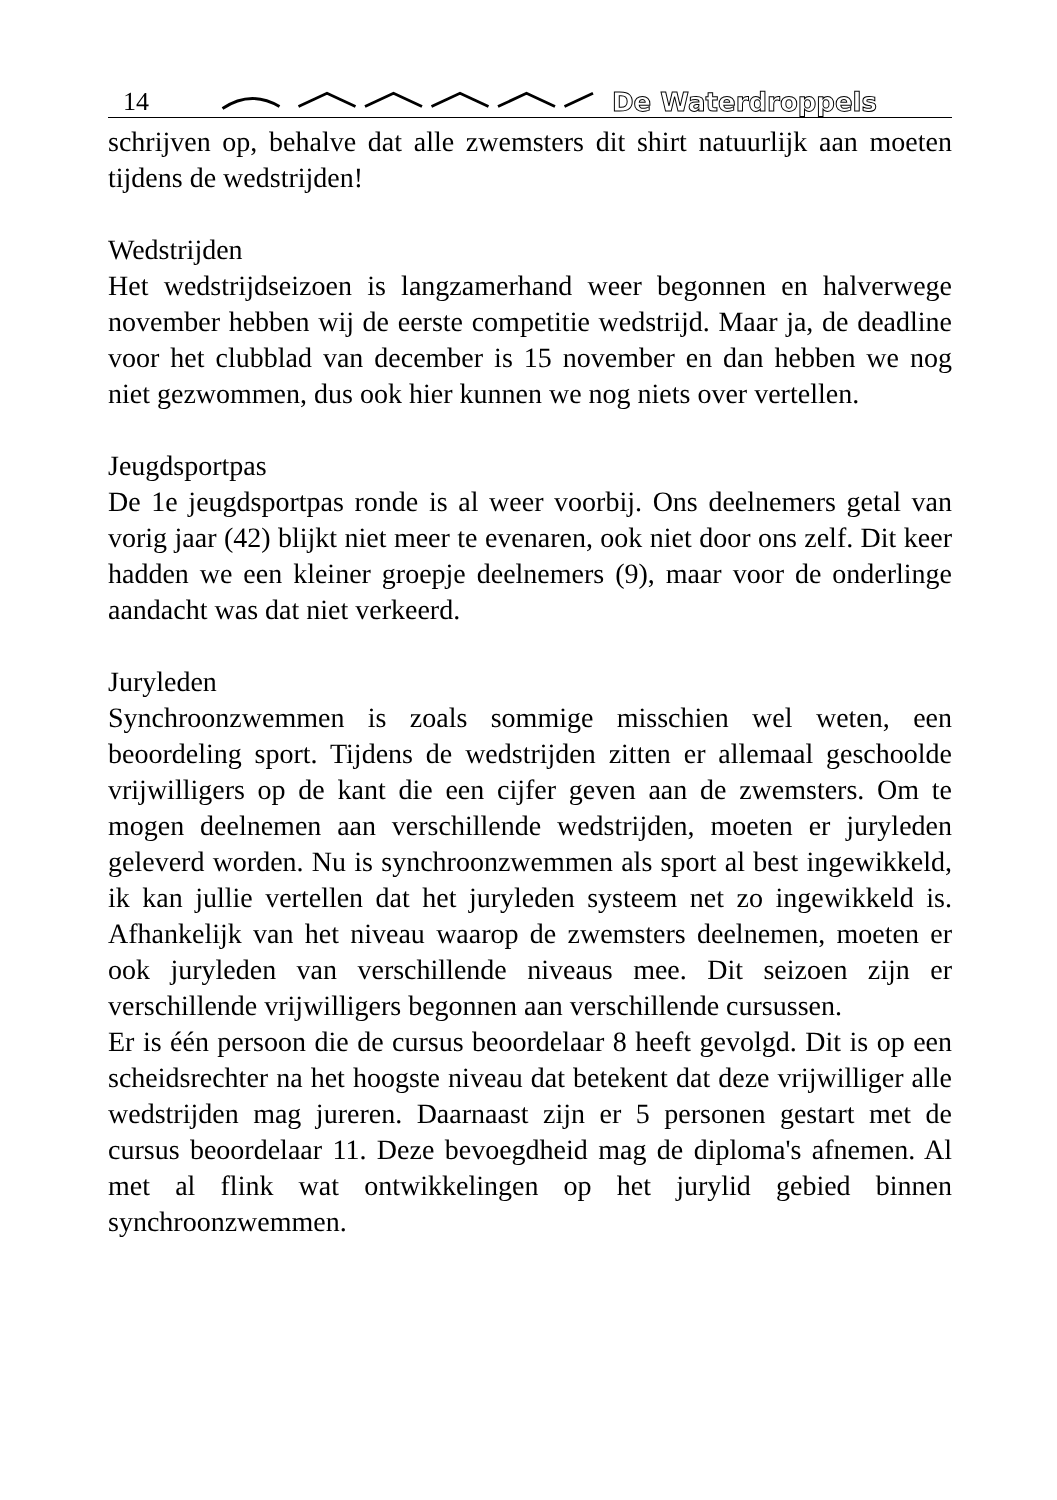14 De Waterdroppels
schrijven op, behalve dat alle zwemsters dit shirt natuurlijk aan moeten tijdens de wedstrijden!
Wedstrijden
Het wedstrijdseizoen is langzamerhand weer begonnen en halverwege november hebben wij de eerste competitie wedstrijd. Maar ja, de deadline voor het clubblad van december is 15 november en dan hebben we nog niet gezwommen, dus ook hier kunnen we nog niets over vertellen.
Jeugdsportpas
De 1e jeugdsportpas ronde is al weer voorbij. Ons deelnemers getal van vorig jaar (42) blijkt niet meer te evenaren, ook niet door ons zelf. Dit keer hadden we een kleiner groepje deelnemers (9), maar voor de onderlinge aandacht was dat niet verkeerd.
Juryleden
Synchroonzwemmen is zoals sommige misschien wel weten, een beoordeling sport. Tijdens de wedstrijden zitten er allemaal geschoolde vrijwilligers op de kant die een cijfer geven aan de zwemsters. Om te mogen deelnemen aan verschillende wedstrijden, moeten er juryleden geleverd worden. Nu is synchroonzwemmen als sport al best ingewikkeld, ik kan jullie vertellen dat het juryleden systeem net zo ingewikkeld is. Afhankelijk van het niveau waarop de zwemsters deelnemen, moeten er ook juryleden van verschillende niveaus mee. Dit seizoen zijn er verschillende vrijwilligers begonnen aan verschillende cursussen.
Er is één persoon die de cursus beoordelaar 8 heeft gevolgd. Dit is op een scheidsrechter na het hoogste niveau dat betekent dat deze vrijwilliger alle wedstrijden mag jureren. Daarnaast zijn er 5 personen gestart met de cursus beoordelaar 11. Deze bevoegdheid mag de diploma's afnemen. Al met al flink wat ontwikkelingen op het jurylid gebied binnen synchroonzwemmen.